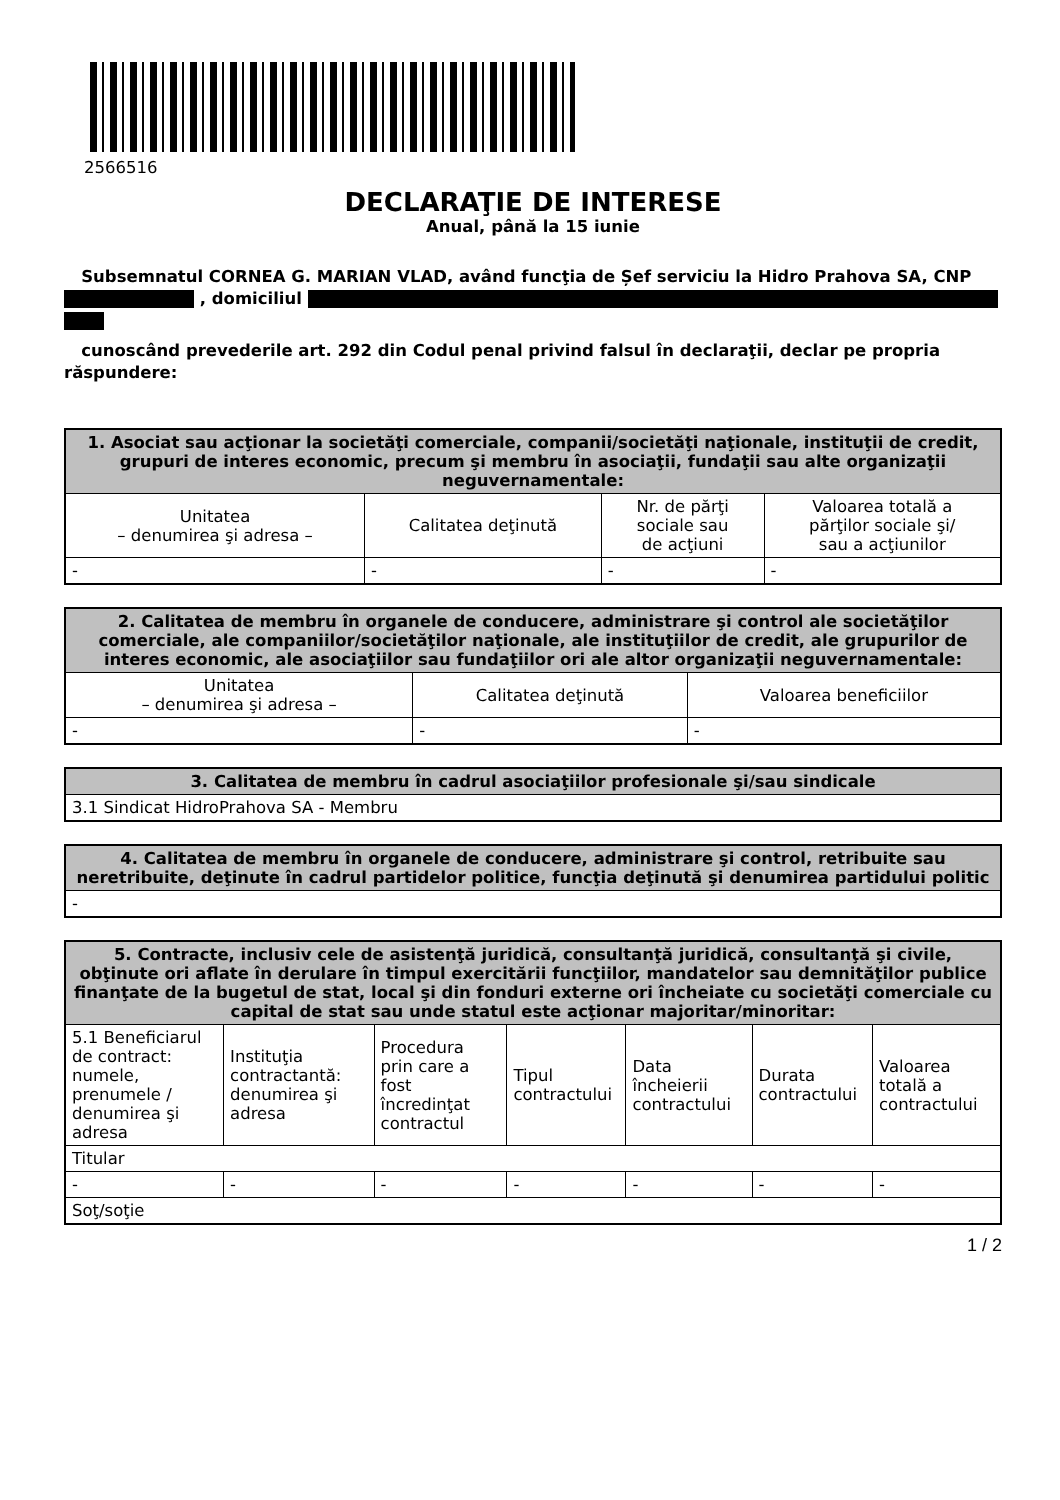2566516
DECLARAŢIE DE INTERESE
Anual, până la 15 iunie
Subsemnatul CORNEA G. MARIAN VLAD, având funcţia de Șef serviciu la Hidro Prahova SA, CNP
, domiciliul
cunoscând prevederile art. 292 din Codul penal privind falsul în declaraţii, declar pe propria răspundere:
| 1. Asociat sau acţionar la societăţi comerciale, companii/societăţi naţionale, instituţii de credit, grupuri de interes economic, precum şi membru în asociaţii, fundaţii sau alte organizaţii neguvernamentale: | | | |
| --- | --- | --- | --- |
| Unitatea – denumirea şi adresa – | Calitatea deţinută | Nr. de părţi sociale sau de acţiuni | Valoarea totală a părţilor sociale şi/ sau a acţiunilor |
| - | - | - | - |
| 2. Calitatea de membru în organele de conducere, administrare şi control ale societăţilor comerciale, ale companiilor/societăţilor naţionale, ale instituţiilor de credit, ale grupurilor de interes economic, ale asociaţiilor sau fundaţiilor ori ale altor organizaţii neguvernamentale: | | |
| --- | --- | --- |
| Unitatea – denumirea şi adresa – | Calitatea deţinută | Valoarea beneficiilor |
| - | - | - |
| 3. Calitatea de membru în cadrul asociaţiilor profesionale şi/sau sindicale |
| --- |
| 3.1 Sindicat HidroPrahova SA - Membru |
| 4. Calitatea de membru în organele de conducere, administrare şi control, retribuite sau neretribuite, deţinute în cadrul partidelor politice, funcţia deţinută şi denumirea partidului politic |
| --- |
| - |
| 5. Contracte, inclusiv cele de asistenţă juridică, consultanţă juridică, consultanţă şi civile, obţinute ori aflate în derulare în timpul exercitării funcţiilor, mandatelor sau demnităţilor publice finanţate de la bugetul de stat, local şi din fonduri externe ori încheiate cu societăţi comerciale cu capital de stat sau unde statul este acţionar majoritar/minoritar: | | | | | | |
| --- | --- | --- | --- | --- | --- | --- |
| 5.1 Beneficiarul de contract: numele, prenumele / denumirea şi adresa | Instituţia contractantă: denumirea şi adresa | Procedura prin care a fost încredinţat contractul | Tipul contractului | Data încheierii contractului | Durata contractului | Valoarea totală a contractului |
| Titular | | | | | | |
| - | - | - | - | - | - | - |
| Soţ/soţie | | | | | | |
1 / 2